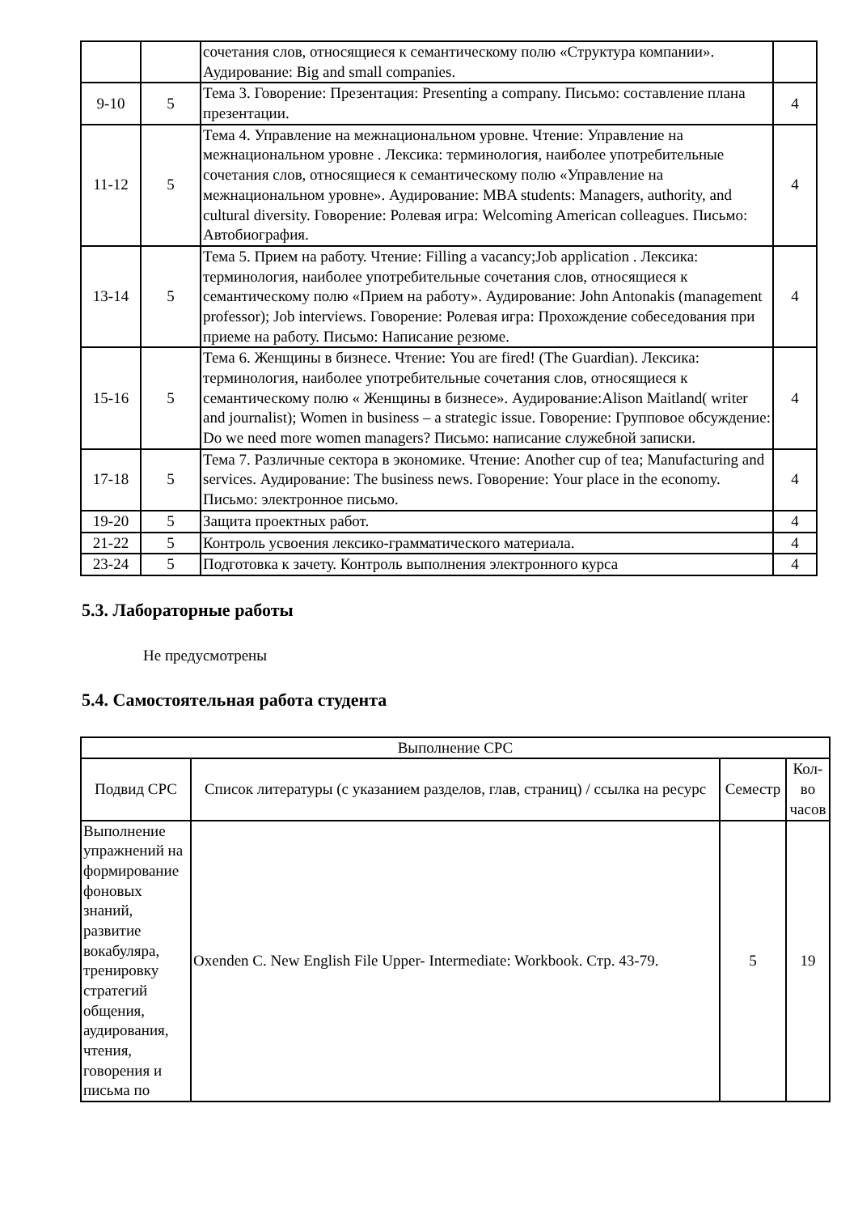| | | сочетания слов, относящиеся к семантическому полю «Структура компании». Аудирование: Big and small companies. | |
| 9-10 | 5 | Тема 3. Говорение: Презентация: Presenting a company. Письмо: составление плана презентации. | 4 |
| 11-12 | 5 | Тема 4. Управление на межнациональном уровне. Чтение: Управление на межнациональном уровне . Лексика: терминология, наиболее употребительные сочетания слов, относящиеся к семантическому полю «Управление на межнациональном уровне». Аудирование: MBA students: Managers, authority, and cultural diversity. Говорение: Ролевая игра: Welcoming American colleagues. Письмо: Автобиография. | 4 |
| 13-14 | 5 | Тема 5. Прием на работу. Чтение: Filling a vacancy;Job application . Лексика: терминология, наиболее употребительные сочетания слов, относящиеся к семантическому полю «Прием на работу». Аудирование: John Antonakis (management professor); Job interviews. Говорение: Ролевая игра: Прохождение собеседования при приеме на работу. Письмо: Написание резюме. | 4 |
| 15-16 | 5 | Тема 6. Женщины в бизнесе. Чтение: You are fired! (The Guardian). Лексика: терминология, наиболее употребительные сочетания слов, относящиеся к семантическому полю « Женщины в бизнесе». Аудирование:Alison Maitland( writer and journalist); Women in business – a strategic issue. Говорение: Групповое обсуждение: Do we need more women managers? Письмо: написание служебной записки. | 4 |
| 17-18 | 5 | Тема 7. Различные сектора в экономике. Чтение: Another cup of tea; Manufacturing and services. Аудирование: The business news. Говорение: Your place in the economy. Письмо: электронное письмо. | 4 |
| 19-20 | 5 | Защита проектных работ. | 4 |
| 21-22 | 5 | Контроль усвоения лексико-грамматического материала. | 4 |
| 23-24 | 5 | Подготовка к зачету. Контроль выполнения электронного курса | 4 |
5.3. Лабораторные работы
Не предусмотрены
5.4. Самостоятельная работа студента
| Выполнение СРС | | | |
| --- | --- | --- | --- |
| Подвид СРС | Список литературы (с указанием разделов, глав, страниц) / ссылка на ресурс | Семестр | Кол-во часов |
| Выполнение упражнений на формирование фоновых знаний, развитие вокабуляра, тренировку стратегий общения, аудирования, чтения, говорения и письма по | Oxenden C. New English File Upper- Intermediate: Workbook. Стр. 43-79. | 5 | 19 |